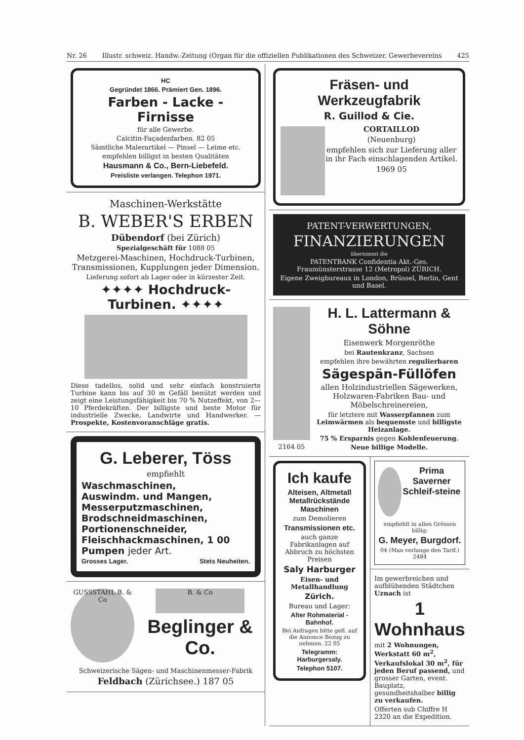Nr. 26 Illustr. schweiz. Handw.-Zeitung (Organ für die offiziellen Publikationen des Schweizer. Gewerbevereins 425
HC
Gegründet 1866. Prämiert Gen. 1896.
Farben - Lacke - Firnisse
für alle Gewerbe.
Calcitin-Façadenfarben. 82 05
Sämtliche Malerartikel — Pinsel — Leime etc.
empfehlen billigst in besten Qualitäten
Hausmann & Co., Bern-Liebefeld.
Preisliste verlangen. Telephon 1971.
Maschinen-Werkstätte
B. WEBER'S ERBEN
Dübendorf (bei Zürich)
Spezialgeschäft für 1088 05
Metzgerei-Maschinen, Hochdruck-Turbinen, Transmissionen, Kupplungen jeder Dimension.
Lieferung sofort ab Lager oder in kürzester Zeit.
✦✦✦✦ Hochdruck-Turbinen. ✦✦✦✦
Diese tadellos, solid und sehr einfach konstruierte Turbine kann bis auf 30 m Gefäll benützt werden und zeigt eine Leistungsfähigkeit bis 70 % Nutzeffekt, von 2—10 Pferdekräften. Der billigste und beste Motor für industrielle Zwecke, Landwirte und Handwerker. — Prospekte, Kostenvoranschläge gratis.
G. Leberer, Töss
empfiehlt
Waschmaschinen,
Auswindm. und Mangen,
Messerputzmaschinen,
Brodschneidmaschinen,
Portionenschneider,
Fleischhackmaschinen, 1 00
Pumpen jeder Art.
Grosses Lager. Stets Neuheiten.
GUSSSTAHL B. & Co
B. & Co
Beglinger & Co.
Schweizerische Sägen- und Maschinenmesser-Fabrik
Feldbach (Zürichsee.) 187 05
Fräsen- und Werkzeugfabrik
R. Guillod & Cie.
CORTAILLOD
(Neuenburg)
empfehlen sich zur Lieferung aller in ihr Fach einschlagenden Artikel.
1969 05
PATENT-VERWERTUNGEN,
FINANZIERUNGEN
übernimmt die
PATENTBANK Confidentia Akt.-Ges. Fraumünsterstrasse 12 (Metropol) ZÜRICH.
Eigene Zweigbureaux in London, Brüssel, Berlin, Gent und Basel.
2164 05
H. L. Lattermann & Söhne
Eisenwerk Morgenröthe
bei Rautenkranz, Sachsen
empfehlen ihre bewährten regulierbaren
Sägespän-Füllöfen
allen Holzindustriellen Sägewerken, Holzwaren-Fabriken Bau- und Möbelschreinereien,
für letztere mit Wasserpfannen zum Leimwärmen als bequemste und billigste Heizanlage.
75 % Ersparnis gegen Kohlenfeuerung.
Neue billige Modelle.
Ich kaufe
Alteisen, Altmetall Metallrückstände Maschinen
zum Demolieren
Transmissionen etc.
auch ganze Fabrikanlagen auf Abbruch zu höchsten Preisen
Saly Harburger
Eisen- und Metallhandlung
Zürich.
Bureau und Lager:
Alter Rohmaterial - Bahnhof.
Bei Anfragen bitte gefl. auf die Annonce Bezug zu nehmen. 22 05
Telegramm: Harburgersaly.
Telephon 5107.
Prima Saverner Schleif-steine
empfiehlt in allen Grössen billig:
G. Meyer, Burgdorf.
04 (Man verlange den Tarif.) 2484
Im gewerbreichen und aufblühenden Städtchen Uznach ist
1 Wohnhaus
mit 2 Wohnungen, Werkstatt 60 m<sup>2</sup>, Verkaufslokal 30 m<sup>2</sup>, für jeden Beruf passend, und grosser Garten, event. Bauplatz, gesundheitshalber billig zu verkaufen.
Offerten sub Chiffre H 2320 an die Expedition.